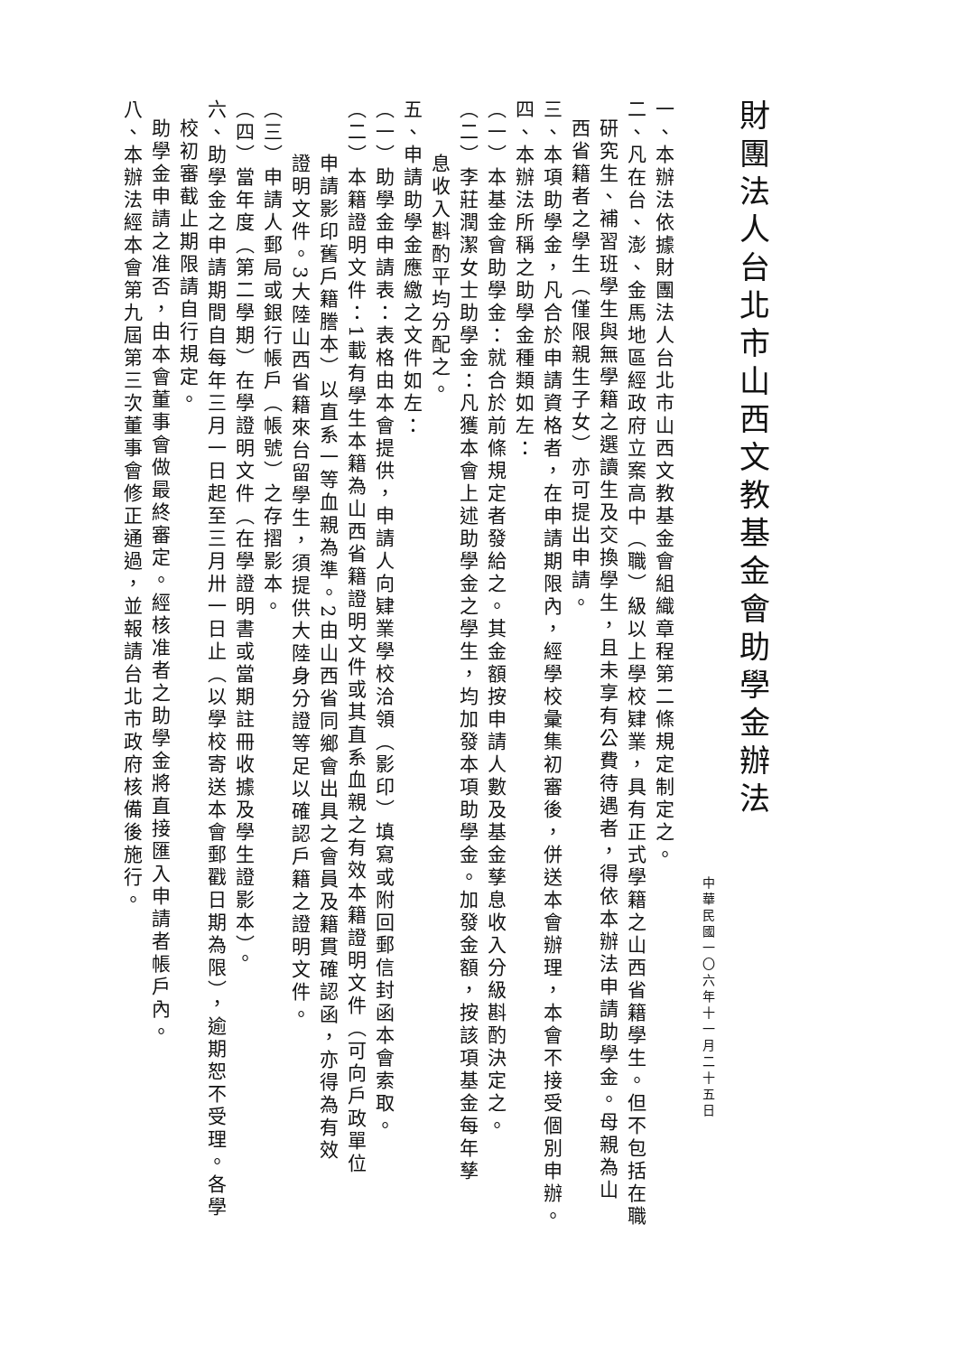財團法人台北市山西文教基金會助學金辦法
中華民國一〇六年十一月二十五日
一、本辦法依據財團法人台北市山西文教基金會組織章程第二條規定制定之。
二、凡在台、澎、金馬地區經政府立案高中（職）級以上學校肄業，具有正式學籍之山西省籍學生。但不包括在職
研究生、補習班學生與無學籍之選讀生及交換學生，且未享有公費待遇者，得依本辦法申請助學金。母親為山
西省籍者之學生（僅限親生子女）亦可提出申請。
三、本項助學金，凡合於申請資格者，在申請期限內，經學校彙集初審後，併送本會辦理，本會不接受個別申辦。
四、本辦法所稱之助學金種類如左：
（一）本基金會助學金：就合於前條規定者發給之。其金額按申請人數及基金孳息收入分級斟酌決定之。
（二）李莊潤潔女士助學金：凡獲本會上述助學金之學生，均加發本項助學金。加發金額，按該項基金每年孳
息收入斟酌平均分配之。
五、申請助學金應繳之文件如左：
（一）助學金申請表：表格由本會提供，申請人向肄業學校洽領（影印）填寫或附回郵信封函本會索取。
（二）本籍證明文件：1載有學生本籍為山西省籍證明文件或其直系血親之有效本籍證明文件（可向戶政單位
申請影印舊戶籍謄本）以直系一等血親為準。2由山西省同鄉會出具之會員及籍貫確認函，亦得為有效
證明文件。3大陸山西省籍來台留學生，須提供大陸身分證等足以確認戶籍之證明文件。
（三）申請人郵局或銀行帳戶（帳號）之存摺影本。
（四）當年度（第二學期）在學證明文件（在學證明書或當期註冊收據及學生證影本）。
六、助學金之申請期間自每年三月一日起至三月卅一日止（以學校寄送本會郵戳日期為限），逾期恕不受理。各學
校初審截止期限請自行規定。
助學金申請之准否，由本會董事會做最終審定。經核准者之助學金將直接匯入申請者帳戶內。
八、本辦法經本會第九屆第三次董事會修正通過，並報請台北市政府核備後施行。